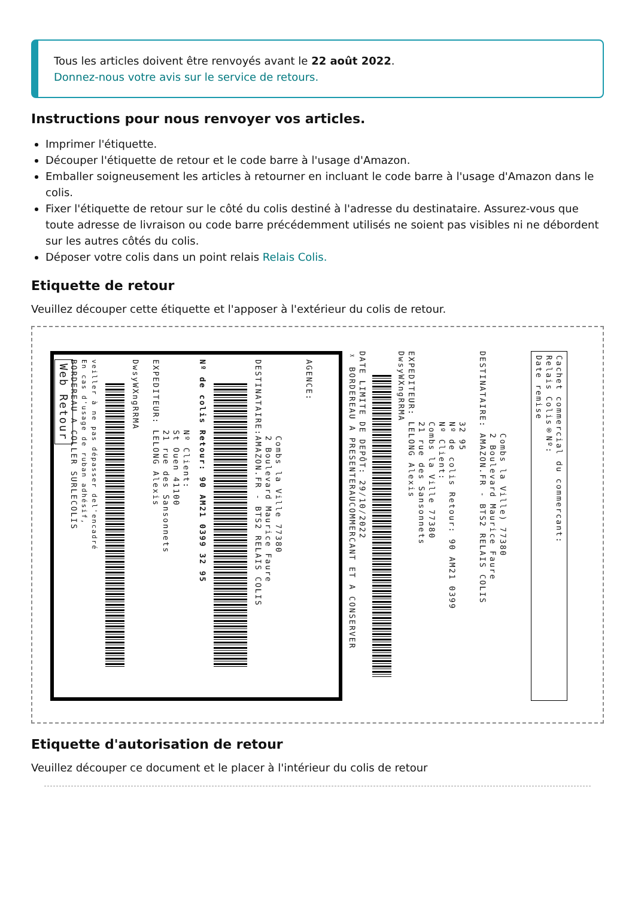Tous les articles doivent être renvoyés avant le 22 août 2022.
Donnez-nous votre avis sur le service de retours.
Instructions pour nous renvoyer vos articles.
Imprimer l'étiquette.
Découper l'étiquette de retour et le code barre à l'usage d'Amazon.
Emballer soigneusement les articles à retourner en incluant le code barre à l'usage d'Amazon dans le colis.
Fixer l'étiquette de retour sur le côté du colis destiné à l'adresse du destinataire. Assurez-vous que toute adresse de livraison ou code barre précédemment utilisés ne soient pas visibles ni ne débordent sur les autres côtés du colis.
Déposer votre colis dans un point relais Relais Colis.
Etiquette de retour
Veuillez découper cette étiquette et l'apposer à l'extérieur du colis de retour.
Web Retour BORDEREAU A COLLER SURLECOLIS En cas d'usage de ruban adhésif, veiller à ne pas dépasser del'encadré
DwsyWXngRRMA EXPEDITEUR: LELONG Alexis 21 rue des Sansonnets St Ouen 41100 Nº Client:
Nº de colis Retour: 90 AM21 0399 32 95
DESTINATAIRE:AMAZON.FR - BTS2 RELAIS COLIS 2 Boulevard Maurice Faure Combs la Ville 77380 AGENCE:
✂ BORDEREAU A PRESENTERAUCOMMERCANT ET A CONSERVER DATE LIMITE DE DEPÔT: 29/10/2022
DwsyWXngRRMA EXPEDITEUR: LELONG Alexis 21 rue des Sansonnets Combs la Ville 77380 Nº Client: Nº de colis Retour: 90 AM21 0399 32 95 DESTINATAIRE: AMAZON.FR - BTS2 RELAIS COLIS 2 Boulevard Maurice Faure Combs la Ville) 77380
Date remise Relais Colis®Nº: Cachet commercial du commercant:
Etiquette d'autorisation de retour
Veuillez découper ce document et le placer à l'intérieur du colis de retour